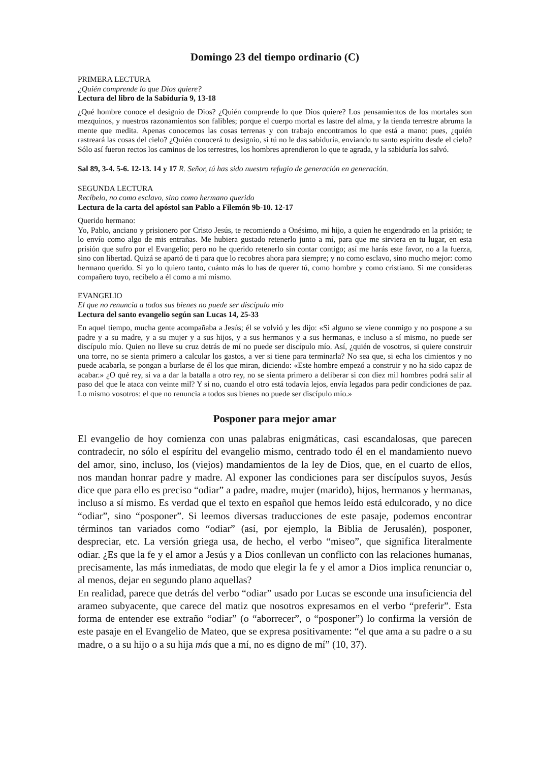Domingo 23 del tiempo ordinario (C)
PRIMERA LECTURA
¿Quién comprende lo que Dios quiere?
Lectura del libro de la Sabiduría 9, 13-18
¿Qué hombre conoce el designio de Dios? ¿Quién comprende lo que Dios quiere? Los pensamientos de los mortales son mezquinos, y nuestros razonamientos son falibles; porque el cuerpo mortal es lastre del alma, y la tienda terrestre abruma la mente que medita. Apenas conocemos las cosas terrenas y con trabajo encontramos lo que está a mano: pues, ¿quién rastreará las cosas del cielo? ¿Quién conocerá tu designio, si tú no le das sabiduría, enviando tu santo espíritu desde el cielo? Sólo así fueron rectos los caminos de los terrestres, los hombres aprendieron lo que te agrada, y la sabiduría los salvó.
Sal 89, 3-4. 5-6. 12-13. 14 y 17 R. Señor, tú has sido nuestro refugio de generación en generación.
SEGUNDA LECTURA
Recíbelo, no como esclavo, sino como hermano querido
Lectura de la carta del apóstol san Pablo a Filemón 9b-10. 12-17
Querido hermano:
Yo, Pablo, anciano y prisionero por Cristo Jesús, te recomiendo a Onésimo, mi hijo, a quien he engendrado en la prisión; te lo envío como algo de mis entrañas. Me hubiera gustado retenerlo junto a mí, para que me sirviera en tu lugar, en esta prisión que sufro por el Evangelio; pero no he querido retenerlo sin contar contigo; así me harás este favor, no a la fuerza, sino con libertad. Quizá se apartó de ti para que lo recobres ahora para siempre; y no como esclavo, sino mucho mejor: como hermano querido. Si yo lo quiero tanto, cuánto más lo has de querer tú, como hombre y como cristiano. Si me consideras compañero tuyo, recíbelo a él como a mí mismo.
EVANGELIO
El que no renuncia a todos sus bienes no puede ser discípulo mío
Lectura del santo evangelio según san Lucas 14, 25-33
En aquel tiempo, mucha gente acompañaba a Jesús; él se volvió y les dijo: «Si alguno se viene conmigo y no pospone a su padre y a su madre, y a su mujer y a sus hijos, y a sus hermanos y a sus hermanas, e incluso a sí mismo, no puede ser discípulo mío. Quien no lleve su cruz detrás de mí no puede ser discípulo mío. Así, ¿quién de vosotros, si quiere construir una torre, no se sienta primero a calcular los gastos, a ver si tiene para terminarla? No sea que, si echa los cimientos y no puede acabarla, se pongan a burlarse de él los que miran, diciendo: «Este hombre empezó a construir y no ha sido capaz de acabar.» ¿O qué rey, si va a dar la batalla a otro rey, no se sienta primero a deliberar si con diez mil hombres podrá salir al paso del que le ataca con veinte mil? Y si no, cuando el otro está todavía lejos, envía legados para pedir condiciones de paz. Lo mismo vosotros: el que no renuncia a todos sus bienes no puede ser discípulo mío.»
Posponer para mejor amar
El evangelio de hoy comienza con unas palabras enigmáticas, casi escandalosas, que parecen contradecir, no sólo el espíritu del evangelio mismo, centrado todo él en el mandamiento nuevo del amor, sino, incluso, los (viejos) mandamientos de la ley de Dios, que, en el cuarto de ellos, nos mandan honrar padre y madre. Al exponer las condiciones para ser discípulos suyos, Jesús dice que para ello es preciso “odiar” a padre, madre, mujer (marido), hijos, hermanos y hermanas, incluso a sí mismo. Es verdad que el texto en español que hemos leído está edulcorado, y no dice “odiar”, sino “posponer”. Si leemos diversas traducciones de este pasaje, podemos encontrar términos tan variados como “odiar” (así, por ejemplo, la Biblia de Jerusalén), posponer, despreciar, etc. La versión griega usa, de hecho, el verbo “miseo”, que significa literalmente odiar. ¿Es que la fe y el amor a Jesús y a Dios conllevan un conflicto con las relaciones humanas, precisamente, las más inmediatas, de modo que elegir la fe y el amor a Dios implica renunciar o, al menos, dejar en segundo plano aquellas?
En realidad, parece que detrás del verbo “odiar” usado por Lucas se esconde una insuficiencia del arameo subyacente, que carece del matiz que nosotros expresamos en el verbo “preferir”. Esta forma de entender ese extraño “odiar” (o “aborrecer”, o “posponer”) lo confirma la versión de este pasaje en el Evangelio de Mateo, que se expresa positivamente: “el que ama a su padre o a su madre, o a su hijo o a su hija más que a mí, no es digno de mí” (10, 37).